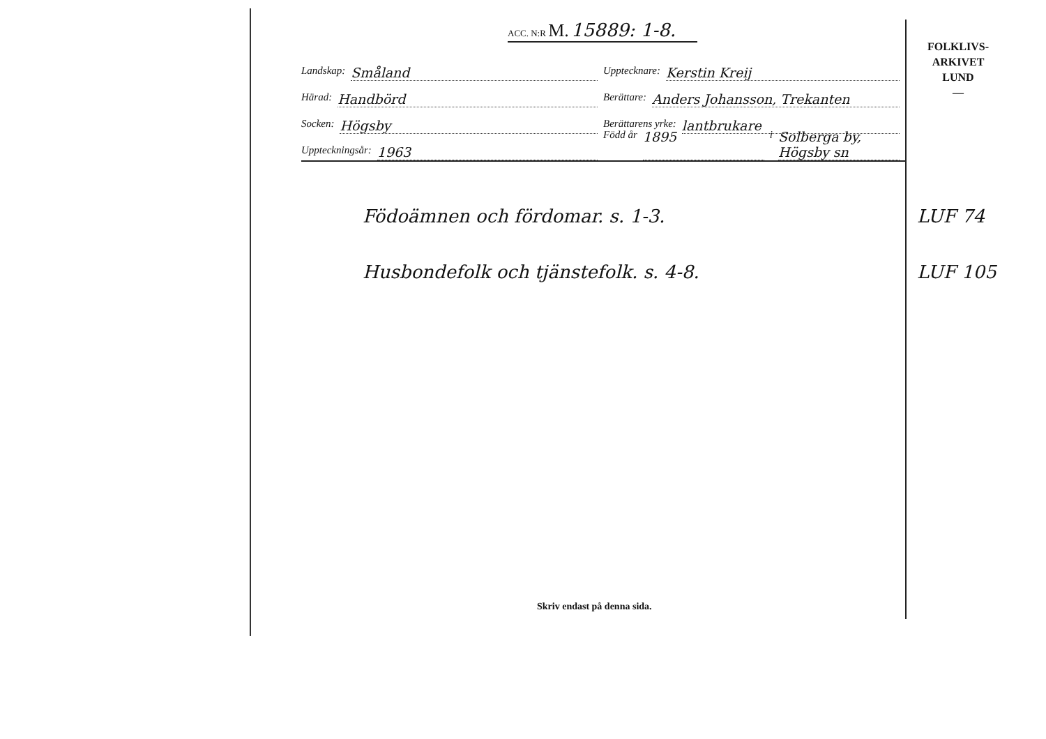ACC. N:R M. 15889: 1-8.
FOLKLIVS-
ARKIVET
LUND
—
Landskap: Småland
Upptecknare: Kerstin Kreij
Härad: Handbörd
Berättare: Anders Johansson, Trekanten
Socken: Högsby
Berättarens yrke: lantbrukare
Uppteckningsår: 1963
Född år 1895 i Solberga by, Högsby sn
Födoämnen och fördomar. s. 1-3.
Husbondefolk och tjänstefolk. s. 4-8.
LUF 74
LUF 105
Skriv endast på denna sida.